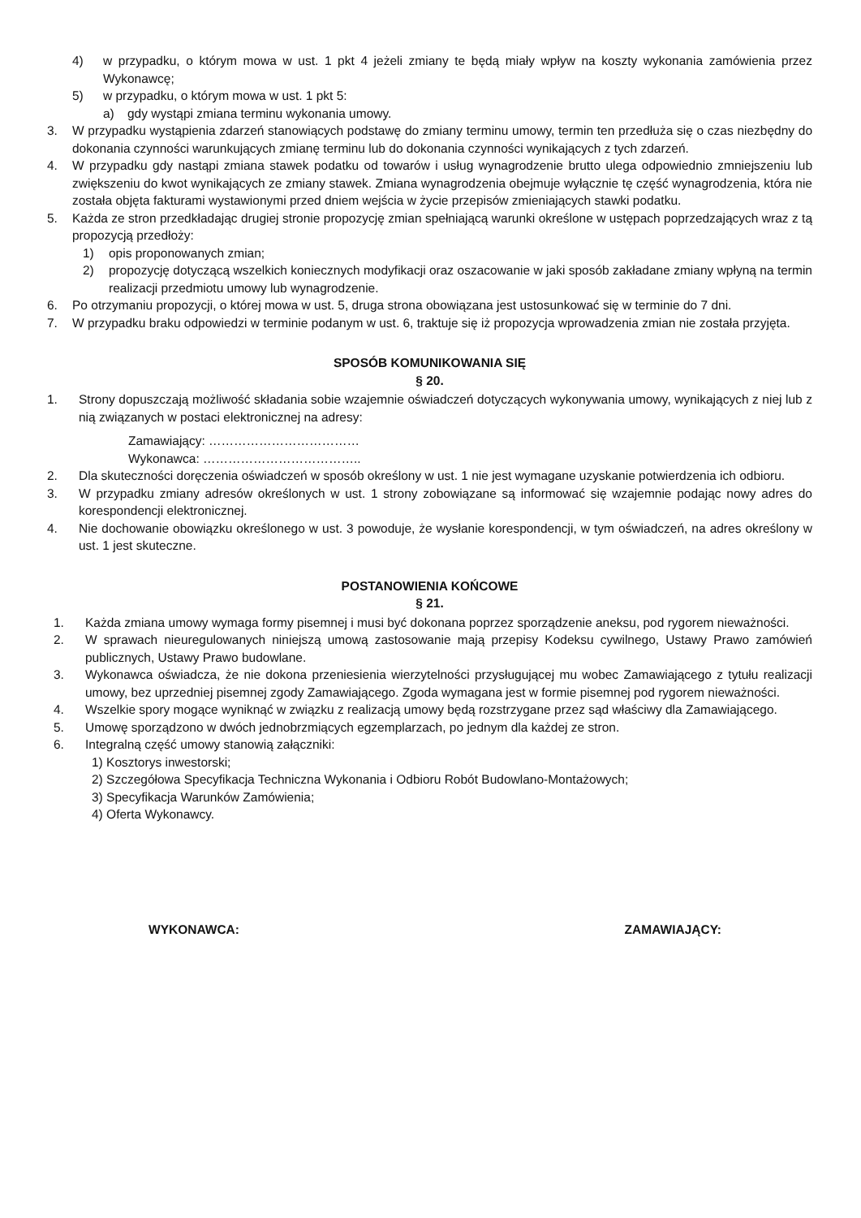4) w przypadku, o którym mowa w ust. 1 pkt 4 jeżeli zmiany te będą miały wpływ na koszty wykonania zamówienia przez Wykonawcę;
5) w przypadku, o którym mowa w ust. 1 pkt 5:
a) gdy wystąpi zmiana terminu wykonania umowy.
3. W przypadku wystąpienia zdarzeń stanowiących podstawę do zmiany terminu umowy, termin ten przedłuża się o czas niezbędny do dokonania czynności warunkujących zmianę terminu lub do dokonania czynności wynikających z tych zdarzeń.
4. W przypadku gdy nastąpi zmiana stawek podatku od towarów i usług wynagrodzenie brutto ulega odpowiednio zmniejszeniu lub zwiększeniu do kwot wynikających ze zmiany stawek. Zmiana wynagrodzenia obejmuje wyłącznie tę część wynagrodzenia, która nie została objęta fakturami wystawionymi przed dniem wejścia w życie przepisów zmieniających stawki podatku.
5. Każda ze stron przedkładając drugiej stronie propozycję zmian spełniającą warunki określone w ustępach poprzedzających wraz z tą propozycją przedłoży:
1) opis proponowanych zmian;
2) propozycję dotyczącą wszelkich koniecznych modyfikacji oraz oszacowanie w jaki sposób zakładane zmiany wpłyną na termin realizacji przedmiotu umowy lub wynagrodzenie.
6. Po otrzymaniu propozycji, o której mowa w ust. 5, druga strona obowiązana jest ustosunkować się w terminie do 7 dni.
7. W przypadku braku odpowiedzi w terminie podanym w ust. 6, traktuje się iż propozycja wprowadzenia zmian nie została przyjęta.
SPOSÓB KOMUNIKOWANIA SIĘ
§ 20.
1. Strony dopuszczają możliwość składania sobie wzajemnie oświadczeń dotyczących wykonywania umowy, wynikających z niej lub z nią związanych w postaci elektronicznej na adresy:
Zamawiający: ………………………………
Wykonawca: ………………………………..
2. Dla skuteczności doręczenia oświadczeń w sposób określony w ust. 1 nie jest wymagane uzyskanie potwierdzenia ich odbioru.
3. W przypadku zmiany adresów określonych w ust. 1 strony zobowiązane są informować się wzajemnie podając nowy adres do korespondencji elektronicznej.
4. Nie dochowanie obowiązku określonego w ust. 3 powoduje, że wysłanie korespondencji, w tym oświadczeń, na adres określony w ust. 1 jest skuteczne.
POSTANOWIENIA KOŃCOWE
§ 21.
1. Każda zmiana umowy wymaga formy pisemnej i musi być dokonana poprzez sporządzenie aneksu, pod rygorem nieważności.
2. W sprawach nieuregulowanych niniejszą umową zastosowanie mają przepisy Kodeksu cywilnego, Ustawy Prawo zamówień publicznych, Ustawy Prawo budowlane.
3. Wykonawca oświadcza, że nie dokona przeniesienia wierzytelności przysługującej mu wobec Zamawiającego z tytułu realizacji umowy, bez uprzedniej pisemnej zgody Zamawiającego. Zgoda wymagana jest w formie pisemnej pod rygorem nieważności.
4. Wszelkie spory mogące wyniknąć w związku z realizacją umowy będą rozstrzygane przez sąd właściwy dla Zamawiającego.
5. Umowę sporządzono w dwóch jednobrzmiących egzemplarzach, po jednym dla każdej ze stron.
6. Integralną część umowy stanowią załączniki:
1) Kosztorys inwestorski;
2) Szczegółowa Specyfikacja Techniczna Wykonania i Odbioru Robót Budowlano-Montażowych;
3) Specyfikacja Warunków Zamówienia;
4) Oferta Wykonawcy.
WYKONAWCA: ZAMAWIAJĄCY: